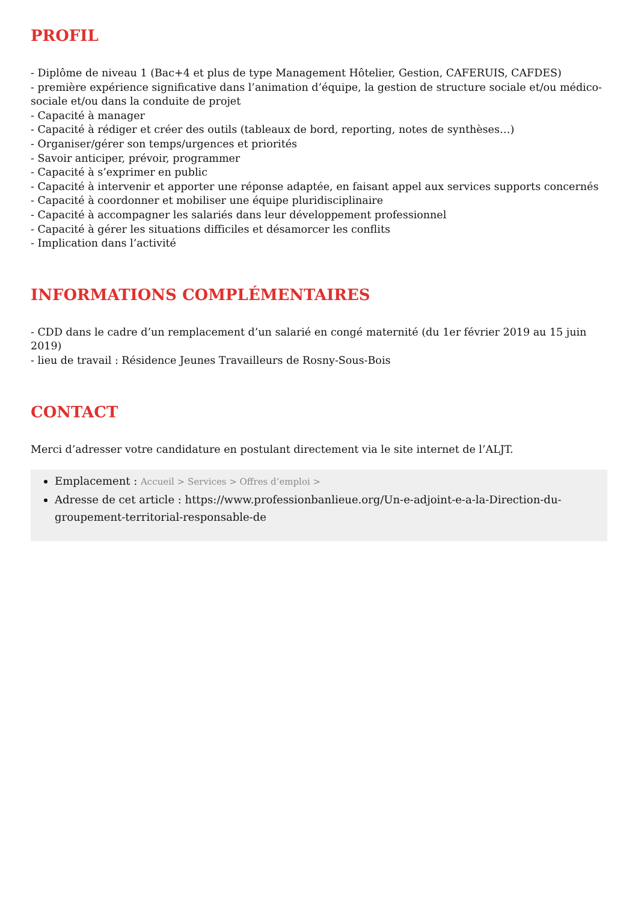PROFIL
- Diplôme de niveau 1 (Bac+4 et plus de type Management Hôtelier, Gestion, CAFERUIS, CAFDES)
- première expérience significative dans l’animation d’équipe, la gestion de structure sociale et/ou médico-sociale et/ou dans la conduite de projet
- Capacité à manager
- Capacité à rédiger et créer des outils (tableaux de bord, reporting, notes de synthèses…)
- Organiser/gérer son temps/urgences et priorités
- Savoir anticiper, prévoir, programmer
- Capacité à s’exprimer en public
- Capacité à intervenir et apporter une réponse adaptée, en faisant appel aux services supports concernés
- Capacité à coordonner et mobiliser une équipe pluridisciplinaire
- Capacité à accompagner les salariés dans leur développement professionnel
- Capacité à gérer les situations difficiles et désamorcer les conflits
- Implication dans l’activité
INFORMATIONS COMPLÉMENTAIRES
- CDD dans le cadre d’un remplacement d’un salarié en congé maternité (du 1er février 2019 au 15 juin 2019)
- lieu de travail : Résidence Jeunes Travailleurs de Rosny-Sous-Bois
CONTACT
Merci d’adresser votre candidature en postulant directement via le site internet de l’ALJT.
Emplacement : Accueil > Services > Offres d’emploi >
Adresse de cet article : https://www.professionbanlieue.org/Un-e-adjoint-e-a-la-Direction-du-groupement-territorial-responsable-de